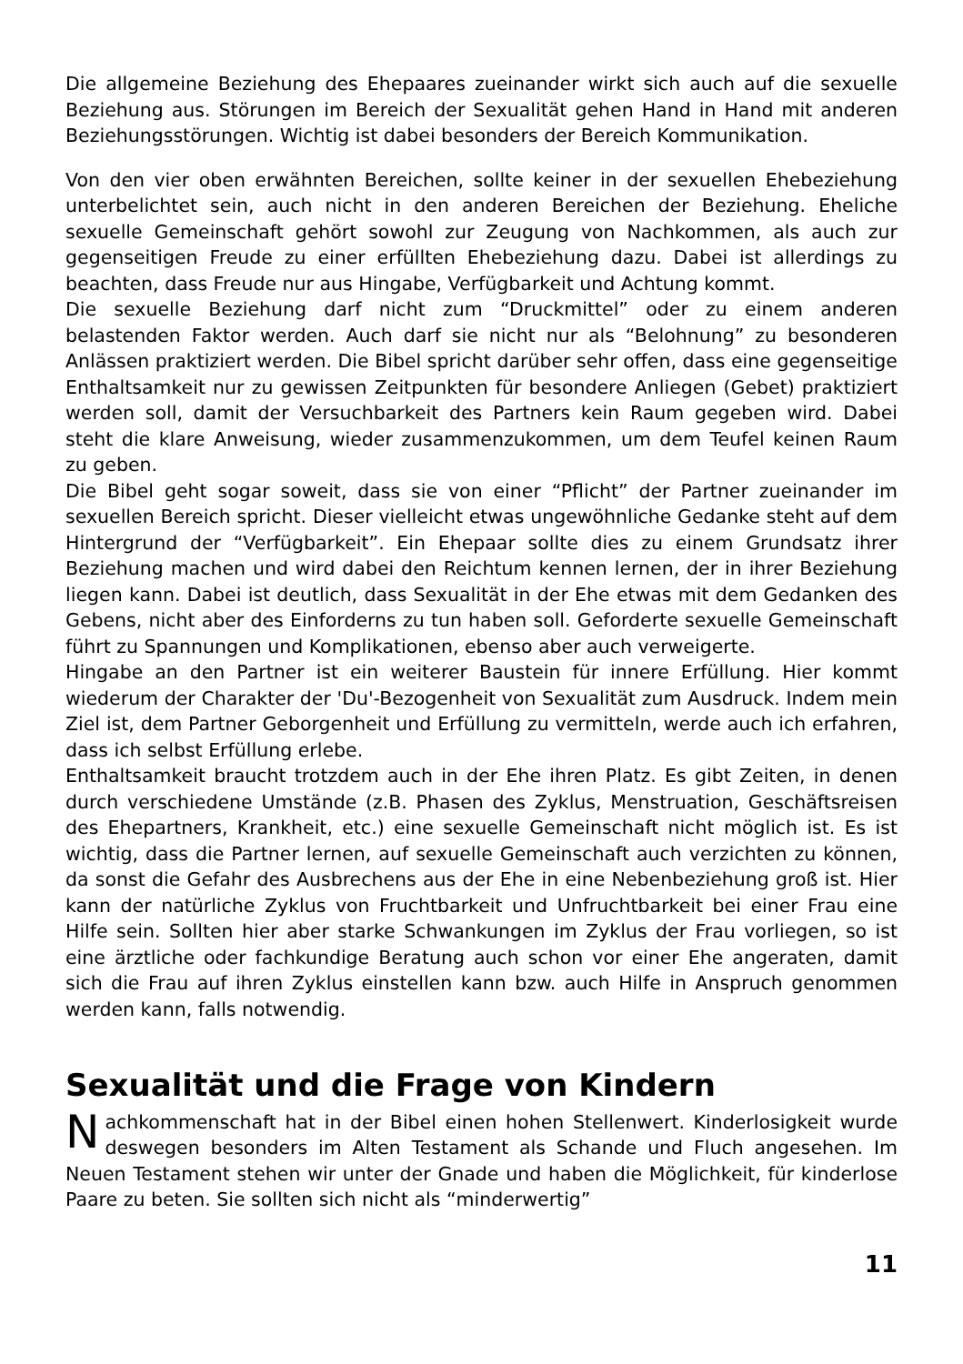Die allgemeine Beziehung des Ehepaares zueinander wirkt sich auch auf die sexuelle Beziehung aus. Störungen im Bereich der Sexualität gehen Hand in Hand mit anderen Beziehungsstörungen. Wichtig ist dabei besonders der Bereich Kommunikation.
Von den vier oben erwähnten Bereichen, sollte keiner in der sexuellen Ehebeziehung unterbelichtet sein, auch nicht in den anderen Bereichen der Beziehung. Eheliche sexuelle Gemeinschaft gehört sowohl zur Zeugung von Nachkommen, als auch zur gegenseitigen Freude zu einer erfüllten Ehebeziehung dazu. Dabei ist allerdings zu beachten, dass Freude nur aus Hingabe, Verfügbarkeit und Achtung kommt.
Die sexuelle Beziehung darf nicht zum “Druckmittel” oder zu einem anderen belastenden Faktor werden. Auch darf sie nicht nur als “Belohnung” zu besonderen Anlässen praktiziert werden. Die Bibel spricht darüber sehr offen, dass eine gegenseitige Enthaltsamkeit nur zu gewissen Zeitpunkten für besondere Anliegen (Gebet) praktiziert werden soll, damit der Versuchbarkeit des Partners kein Raum gegeben wird. Dabei steht die klare Anweisung, wieder zusammenzukommen, um dem Teufel keinen Raum zu geben.
Die Bibel geht sogar soweit, dass sie von einer “Pflicht” der Partner zueinander im sexuellen Bereich spricht. Dieser vielleicht etwas ungewöhnliche Gedanke steht auf dem Hintergrund der “Verfügbarkeit”. Ein Ehepaar sollte dies zu einem Grundsatz ihrer Beziehung machen und wird dabei den Reichtum kennen lernen, der in ihrer Beziehung liegen kann. Dabei ist deutlich, dass Sexualität in der Ehe etwas mit dem Gedanken des Gebens, nicht aber des Einforderns zu tun haben soll. Geforderte sexuelle Gemeinschaft führt zu Spannungen und Komplikationen, ebenso aber auch verweigerte.
Hingabe an den Partner ist ein weiterer Baustein für innere Erfüllung. Hier kommt wiederum der Charakter der 'Du'-Bezogenheit von Sexualität zum Ausdruck. Indem mein Ziel ist, dem Partner Geborgenheit und Erfüllung zu vermitteln, werde auch ich erfahren, dass ich selbst Erfüllung erlebe.
Enthaltsamkeit braucht trotzdem auch in der Ehe ihren Platz. Es gibt Zeiten, in denen durch verschiedene Umstände (z.B. Phasen des Zyklus, Menstruation, Geschäftsreisen des Ehepartners, Krankheit, etc.) eine sexuelle Gemeinschaft nicht möglich ist. Es ist wichtig, dass die Partner lernen, auf sexuelle Gemeinschaft auch verzichten zu können, da sonst die Gefahr des Ausbrechens aus der Ehe in eine Nebenbeziehung groß ist. Hier kann der natürliche Zyklus von Fruchtbarkeit und Unfruchtbarkeit bei einer Frau eine Hilfe sein. Sollten hier aber starke Schwankungen im Zyklus der Frau vorliegen, so ist eine ärztliche oder fachkundige Beratung auch schon vor einer Ehe angeraten, damit sich die Frau auf ihren Zyklus einstellen kann bzw. auch Hilfe in Anspruch genommen werden kann, falls notwendig.
Sexualität und die Frage von Kindern
Nachkommenschaft hat in der Bibel einen hohen Stellenwert. Kinderlosigkeit wurde deswegen besonders im Alten Testament als Schande und Fluch angesehen. Im Neuen Testament stehen wir unter der Gnade und haben die Möglichkeit, für kinderlose Paare zu beten. Sie sollten sich nicht als “minderwertig”
11